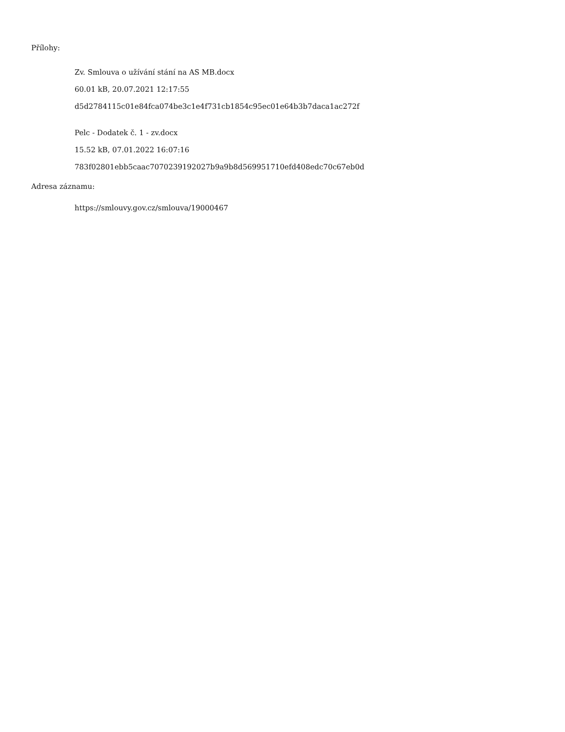Přílohy:
Zv. Smlouva o užívání stání na AS MB.docx
60.01 kB, 20.07.2021 12:17:55
d5d2784115c01e84fca074be3c1e4f731cb1854c95ec01e64b3b7daca1ac272f
Pelc - Dodatek č. 1 - zv.docx
15.52 kB, 07.01.2022 16:07:16
783f02801ebb5caac7070239192027b9a9b8d569951710efd408edc70c67eb0d
Adresa záznamu:
https://smlouvy.gov.cz/smlouva/19000467